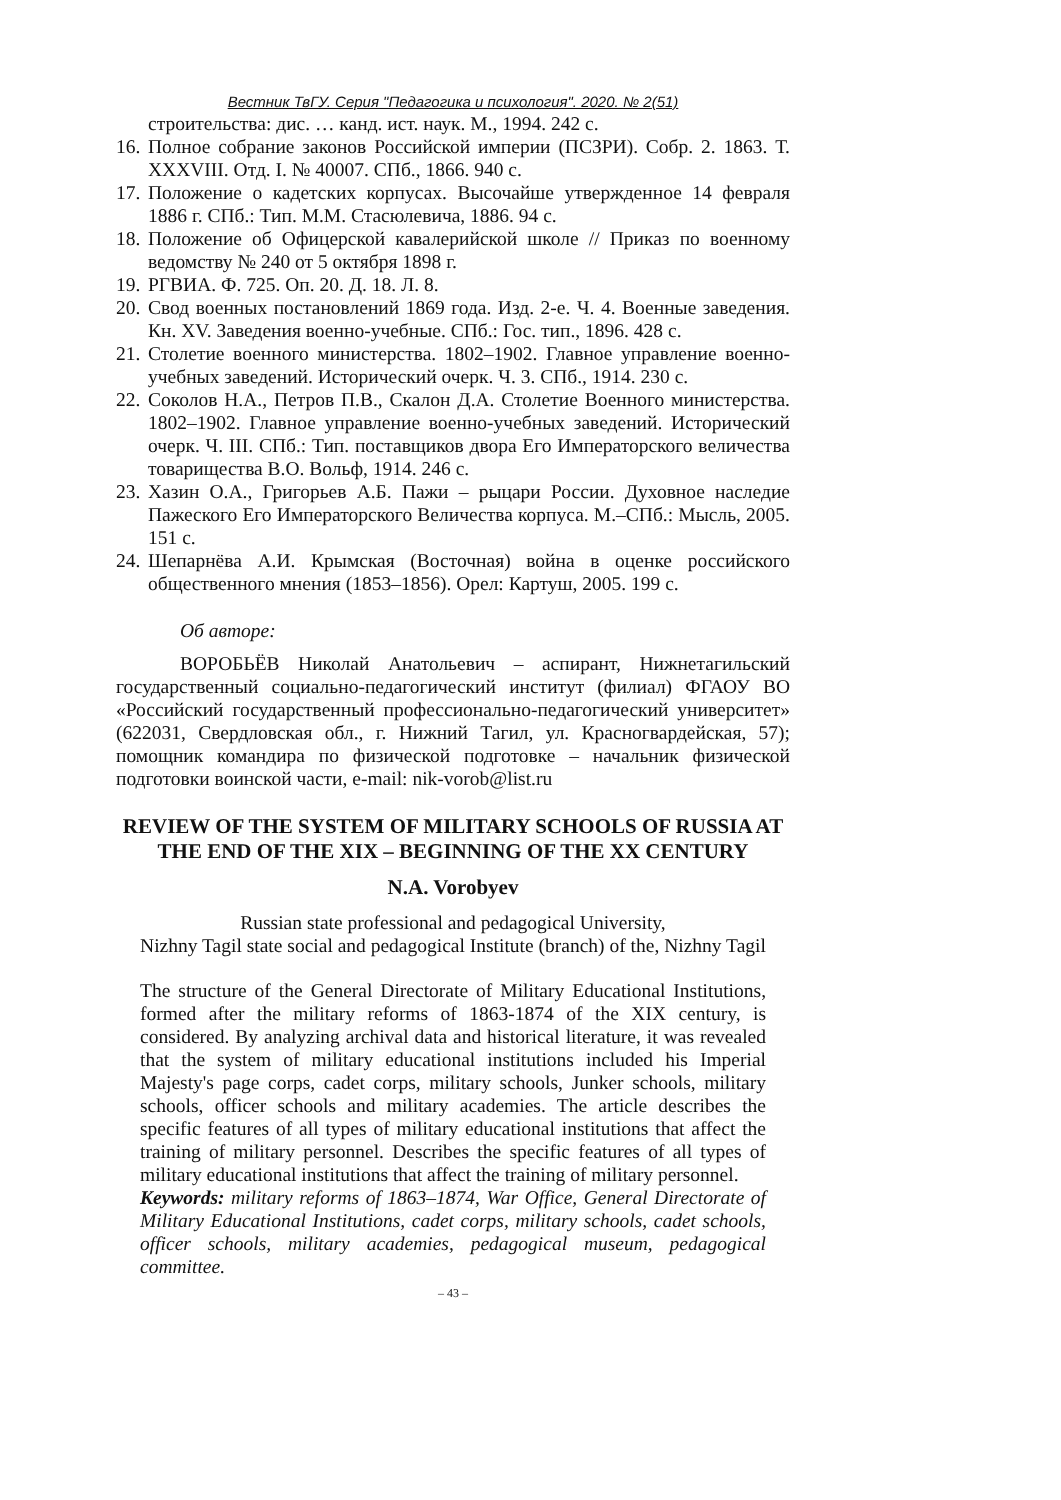Вестник ТвГУ. Серия "Педагогика и психология". 2020. № 2(51)
строительства: дис. … канд. ист. наук. М., 1994. 242 с.
16. Полное собрание законов Российской империи (ПСЗРИ). Собр. 2. 1863. Т. XXXVIII. Отд. I. № 40007. СПб., 1866. 940 с.
17. Положение о кадетских корпусах. Высочайше утвержденное 14 февраля 1886 г. СПб.: Тип. М.М. Стасюлевича, 1886. 94 с.
18. Положение об Офицерской кавалерийской школе // Приказ по военному ведомству № 240 от 5 октября 1898 г.
19. РГВИА. Ф. 725. Оп. 20. Д. 18. Л. 8.
20. Свод военных постановлений 1869 года. Изд. 2-е. Ч. 4. Военные заведения. Кн. XV. Заведения военно-учебные. СПб.: Гос. тип., 1896. 428 с.
21. Столетие военного министерства. 1802–1902. Главное управление военно-учебных заведений. Исторический очерк. Ч. 3. СПб., 1914. 230 с.
22. Соколов Н.А., Петров П.В., Скалон Д.А. Столетие Военного министерства. 1802–1902. Главное управление военно-учебных заведений. Исторический очерк. Ч. III. СПб.: Тип. поставщиков двора Его Императорского величества товарищества В.О. Вольф, 1914. 246 с.
23. Хазин О.А., Григорьев А.Б. Пажи – рыцари России. Духовное наследие Пажеского Его Императорского Величества корпуса. М.–СПб.: Мысль, 2005. 151 с.
24. Шепарнёва А.И. Крымская (Восточная) война в оценке российского общественного мнения (1853–1856). Орел: Картуш, 2005. 199 с.
Об авторе:
ВОРОБЬЁВ Николай Анатольевич – аспирант, Нижнетагильский государственный социально-педагогический институт (филиал) ФГАОУ ВО «Российский государственный профессионально-педагогический университет» (622031, Свердловская обл., г. Нижний Тагил, ул. Красногвардейская, 57); помощник командира по физической подготовке – начальник физической подготовки воинской части, e-mail: nik-vorob@list.ru
REVIEW OF THE SYSTEM OF MILITARY SCHOOLS OF RUSSIA AT THE END OF THE XIX – BEGINNING OF THE XX CENTURY
N.A. Vorobyev
Russian state professional and pedagogical University,
Nizhny Tagil state social and pedagogical Institute (branch) of the, Nizhny Tagil
The structure of the General Directorate of Military Educational Institutions, formed after the military reforms of 1863-1874 of the XIX century, is considered. By analyzing archival data and historical literature, it was revealed that the system of military educational institutions included his Imperial Majesty's page corps, cadet corps, military schools, Junker schools, military schools, officer schools and military academies. The article describes the specific features of all types of military educational institutions that affect the training of military personnel. Describes the specific features of all types of military educational institutions that affect the training of military personnel.
Keywords: military reforms of 1863–1874, War Office, General Directorate of Military Educational Institutions, cadet corps, military schools, cadet schools, officer schools, military academies, pedagogical museum, pedagogical committee.
– 43 –